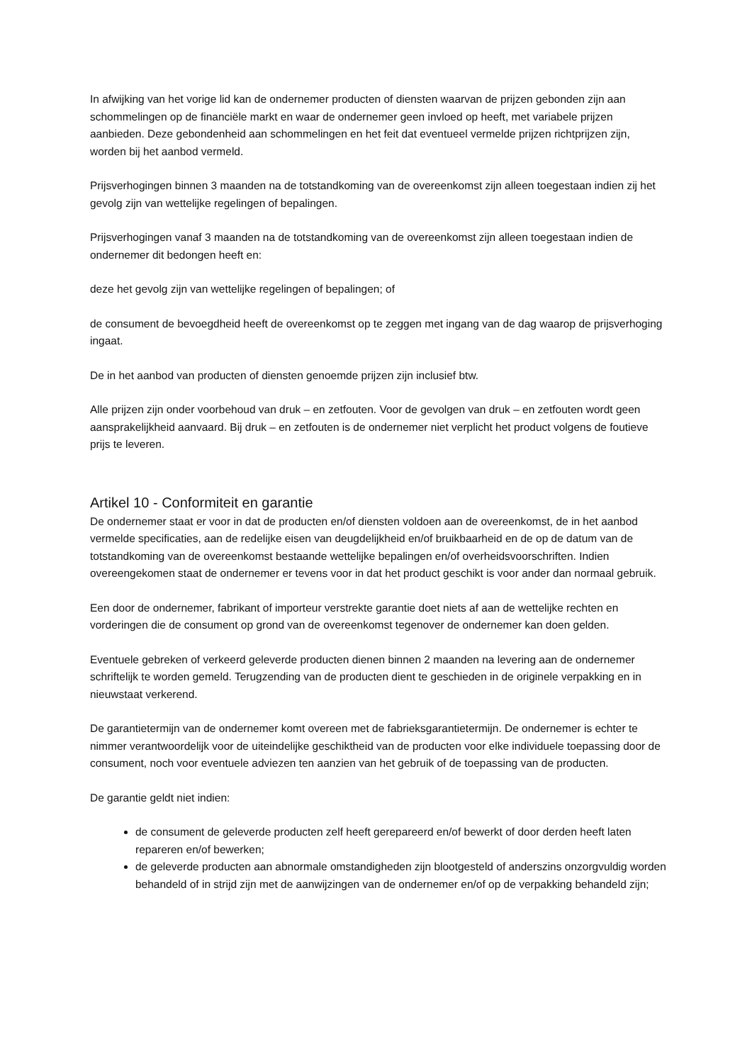In afwijking van het vorige lid kan de ondernemer producten of diensten waarvan de prijzen gebonden zijn aan schommelingen op de financiële markt en waar de ondernemer geen invloed op heeft, met variabele prijzen aanbieden. Deze gebondenheid aan schommelingen en het feit dat eventueel vermelde prijzen richtprijzen zijn, worden bij het aanbod vermeld.
Prijsverhogingen binnen 3 maanden na de totstandkoming van de overeenkomst zijn alleen toegestaan indien zij het gevolg zijn van wettelijke regelingen of bepalingen.
Prijsverhogingen vanaf 3 maanden na de totstandkoming van de overeenkomst zijn alleen toegestaan indien de ondernemer dit bedongen heeft en:
deze het gevolg zijn van wettelijke regelingen of bepalingen; of
de consument de bevoegdheid heeft de overeenkomst op te zeggen met ingang van de dag waarop de prijsverhoging ingaat.
De in het aanbod van producten of diensten genoemde prijzen zijn inclusief btw.
Alle prijzen zijn onder voorbehoud van druk – en zetfouten. Voor de gevolgen van druk – en zetfouten wordt geen aansprakelijkheid aanvaard. Bij druk – en zetfouten is de ondernemer niet verplicht het product volgens de foutieve prijs te leveren.
Artikel 10 - Conformiteit en garantie
De ondernemer staat er voor in dat de producten en/of diensten voldoen aan de overeenkomst, de in het aanbod vermelde specificaties, aan de redelijke eisen van deugdelijkheid en/of bruikbaarheid en de op de datum van de totstandkoming van de overeenkomst bestaande wettelijke bepalingen en/of overheidsvoorschriften. Indien overeengekomen staat de ondernemer er tevens voor in dat het product geschikt is voor ander dan normaal gebruik.
Een door de ondernemer, fabrikant of importeur verstrekte garantie doet niets af aan de wettelijke rechten en vorderingen die de consument op grond van de overeenkomst tegenover de ondernemer kan doen gelden.
Eventuele gebreken of verkeerd geleverde producten dienen binnen 2 maanden na levering aan de ondernemer schriftelijk te worden gemeld. Terugzending van de producten dient te geschieden in de originele verpakking en in nieuwstaat verkerend.
De garantietermijn van de ondernemer komt overeen met de fabrieksgarantietermijn. De ondernemer is echter te nimmer verantwoordelijk voor de uiteindelijke geschiktheid van de producten voor elke individuele toepassing door de consument, noch voor eventuele adviezen ten aanzien van het gebruik of de toepassing van de producten.
De garantie geldt niet indien:
de consument de geleverde producten zelf heeft gerepareerd en/of bewerkt of door derden heeft laten repareren en/of bewerken;
de geleverde producten aan abnormale omstandigheden zijn blootgesteld of anderszins onzorgvuldig worden behandeld of in strijd zijn met de aanwijzingen van de ondernemer en/of op de verpakking behandeld zijn;